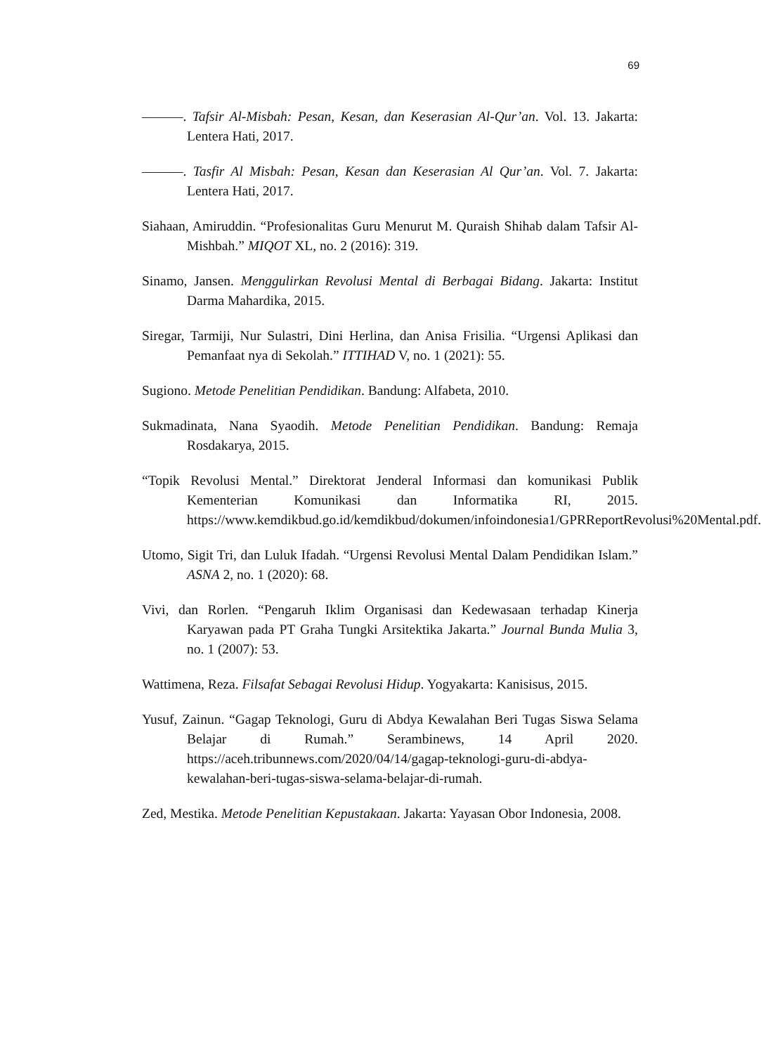69
———. Tafsir Al-Misbah: Pesan, Kesan, dan Keserasian Al-Qur’an. Vol. 13. Jakarta: Lentera Hati, 2017.
———. Tasfir Al Misbah: Pesan, Kesan dan Keserasian Al Qur’an. Vol. 7. Jakarta: Lentera Hati, 2017.
Siahaan, Amiruddin. “Profesionalitas Guru Menurut M. Quraish Shihab dalam Tafsir Al-Mishbah.” MIQOT XL, no. 2 (2016): 319.
Sinamo, Jansen. Menggulirkan Revolusi Mental di Berbagai Bidang. Jakarta: Institut Darma Mahardika, 2015.
Siregar, Tarmiji, Nur Sulastri, Dini Herlina, dan Anisa Frisilia. “Urgensi Aplikasi dan Pemanfaat nya di Sekolah.” ITTIHAD V, no. 1 (2021): 55.
Sugiono. Metode Penelitian Pendidikan. Bandung: Alfabeta, 2010.
Sukmadinata, Nana Syaodih. Metode Penelitian Pendidikan. Bandung: Remaja Rosdakarya, 2015.
“Topik Revolusi Mental.” Direktorat Jenderal Informasi dan komunikasi Publik Kementerian Komunikasi dan Informatika RI, 2015. https://www.kemdikbud.go.id/kemdikbud/dokumen/infoindonesia1/GPRReportRevolusi%20Mental.pdf.
Utomo, Sigit Tri, dan Luluk Ifadah. “Urgensi Revolusi Mental Dalam Pendidikan Islam.” ASNA 2, no. 1 (2020): 68.
Vivi, dan Rorlen. “Pengaruh Iklim Organisasi dan Kedewasaan terhadap Kinerja Karyawan pada PT Graha Tungki Arsitektika Jakarta.” Journal Bunda Mulia 3, no. 1 (2007): 53.
Wattimena, Reza. Filsafat Sebagai Revolusi Hidup. Yogyakarta: Kanisisus, 2015.
Yusuf, Zainun. “Gagap Teknologi, Guru di Abdya Kewalahan Beri Tugas Siswa Selama Belajar di Rumah.” Serambinews, 14 April 2020. https://aceh.tribunnews.com/2020/04/14/gagap-teknologi-guru-di-abdya-kewalahan-beri-tugas-siswa-selama-belajar-di-rumah.
Zed, Mestika. Metode Penelitian Kepustakaan. Jakarta: Yayasan Obor Indonesia, 2008.